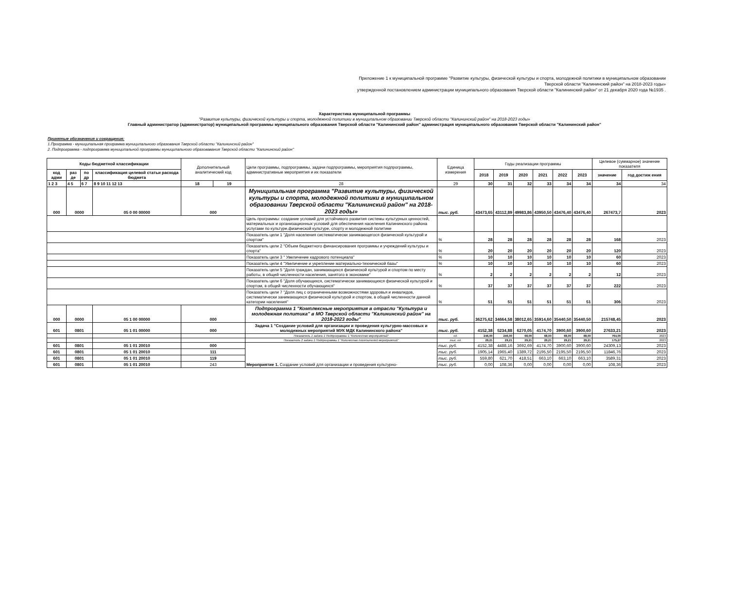Приложение 1 к муниципальной программе "Развитие культуры, физической культуры и спорта, молодежной политики в муниципальном образовании Тверской области "Калининский район" на 2018-2023 годы»
утвержденной постановлением администрации муниципального образования Тверской области "Калининский район" от 21 декабря 2020 года №1935 .
Характеристика муниципальной программы
"Развитие культуры, физической культуры и спорта, молодежной политики в муниципальном образовании Тверской области "Калининский район" на 2018-2023 годы»
Главный администратор (администратор) муниципальной программы муниципального образования Тверской области "Калининский район" администрация муниципального образования Тверской области "Калининский район"
Принятые обозначения и сокращения:
1.Программа - муниципальная программа муниципального образования Тверской области "Калининский район"
2. Подпрограмма - подпрограмма муниципальной программы муниципального образовавания Тверской области "Калининский район"
| Коды бюджетной классификации | | | | Дополнительный аналитический код | | Цели программы, подпрограммы, задачи подпрограммы, мероприятия подпрограммы, административные мероприятия и их показатели | Единица измерения | Годы реализации программы | | | | | | Целевое (суммарное) значение показателя | |
| --- | --- | --- | --- | --- | --- | --- | --- | --- | --- | --- | --- | --- | --- | --- | --- |
| код адми | раз де | по др | классификация целевой статьи расхода бюджета | | | | | 2018 | 2019 | 2020 | 2021 | 2022 | 2023 | значение | год достиж ения |
| 1 2 3 | 4 5 | 6 7 | 8 9 10 11 12 13 | 18 | 19 | 28 | 29 | 30 | 31 | 32 | 33 | 34 | 34 | 34 | 34 |
| 000 | 0000 | | 05 0 00 00000 | 000 | | Муниципальная программа "Развитие культуры, физической культуры и спорта, молодежной политики в муниципальном образовании Тверской области "Калининский район" на 2018-2023 годы» | тыс. руб. | 43473,65 | 43112,89 | 49983,86 | 43950,50 | 43476,40 | 43476,40 | 267473,7 | 2023 |
| | | | | | | Цель программы: создание условий для устойчивого развития системы культурных ценностей, материальных и организационных условий для обеспечения населения Калининского района услугами по культуре,физической культуре, спорту и молодежной политике | | | | | | | | | |
| | | | | | | Показатель цели 1 "Доля населения систематически занимающегося физической культурой и спортом" | % | 28 | 28 | 28 | 28 | 28 | 28 | 168 | 2023 |
| | | | | | | Показатель цели 2 "Объем бюджетного финансирования программы и учреждений культуры и спорта" | % | 20 | 20 | 20 | 20 | 20 | 20 | 120 | 2023 |
| | | | | | | Показатель цели 3 " Увеличение кадрового потенциала" | % | 10 | 10 | 10 | 10 | 10 | 10 | 60 | 2023 |
| | | | | | | Показатель цели 4 "Увеличение и укрепление материально-технической базы" | % | 10 | 10 | 10 | 10 | 10 | 10 | 60 | 2023 |
| | | | | | | Показатель цели 5 "Доля граждан, занимающихся физической культурой и спортом по месту работы, в общей численности населения, занятого в экономике" | % | 2 | 2 | 2 | 2 | 2 | 2 | 12 | 2023 |
| | | | | | | Показатель цели 6 "Доля обучающихся, систематически занимающихся физической культурой и спортом, в общей численности обучающихся" | % | 37 | 37 | 37 | 37 | 37 | 37 | 222 | 2023 |
| | | | | | | Показатель цели 7 "Доля лиц с ограниченными возможностями здоровья и инвалидов, систематически занимающихся физической культурой и спортом, в общей численности данной категории населения" | % | 51 | 51 | 51 | 51 | 51 | 51 | 306 | 2023 |
| 000 | 0000 | | 05 1 00 00000 | 000 | | Подпрограмма 1 "Комплексные мероприятия в отрасли "Культура и молодежная политика" в МО Тверской области "Калининский район" на 2018-2023 годы" | тыс. руб. | 36275,62 | 34664,58 | 38012,65 | 35914,60 | 35440,50 | 35440,50 | 215748,45 | 2023 |
| 601 | 0801 | | 05 1 01 00000 | 000 | | Задача 1 "Создание условий для организации и проведения культурно-массовых и молодежных мероприятий МУК МДК Калининского района" | тыс. руб. | 4152,38 | 5234,88 | 6270,05 | 4174,70 | 3900,60 | 3900,60 | 27633,21 | 2023 |
| | | | | | | Показатель 1 задачи 1 Подпрограммы 1 "Количество мероприятий" | ед. | 246,00 | 246,00 | 68,00 | 68,00 | 68,00 | 68,00 | 764,00 | 2023 |
| | | | | | | Показатель 2 задачи 1 Подпрограммы 1 "Количество посетителей мероприятий" | тыс. ед. | 29,21 | 29,21 | 29,21 | 29,21 | 29,21 | 29,21 | 175,27 | 2023 |
| 601 | 0801 | | 05 1 01 20010 | 000 | | Мероприятие 1. Создание условий для организации и проведения культурно- | тыс. руб. | 4152,38 | 4488,16 | 3692,69 | 4174,70 | 3900,60 | 3900,60 | 24309,13 | 2023 |
| 601 | 0801 | | 05 1 01 20010 | 111 | | | тыс. руб. | 1905,14 | 1965,40 | 1389,72 | 2195,50 | 2195,50 | 2195,50 | 11846,76 | 2023 |
| 601 | 0801 | | 05 1 01 20010 | 119 | | | тыс. руб. | 559,80 | 621,70 | 418,51 | 663,10 | 663,10 | 663,10 | 3589,31 | 2023 |
| 601 | 0801 | | 05 1 01 20010 | 243 | | | тыс. руб. | 0,00 | 108,36 | 0,00 | 0,00 | 0,00 | 0,00 | 108,36 | 2023 |